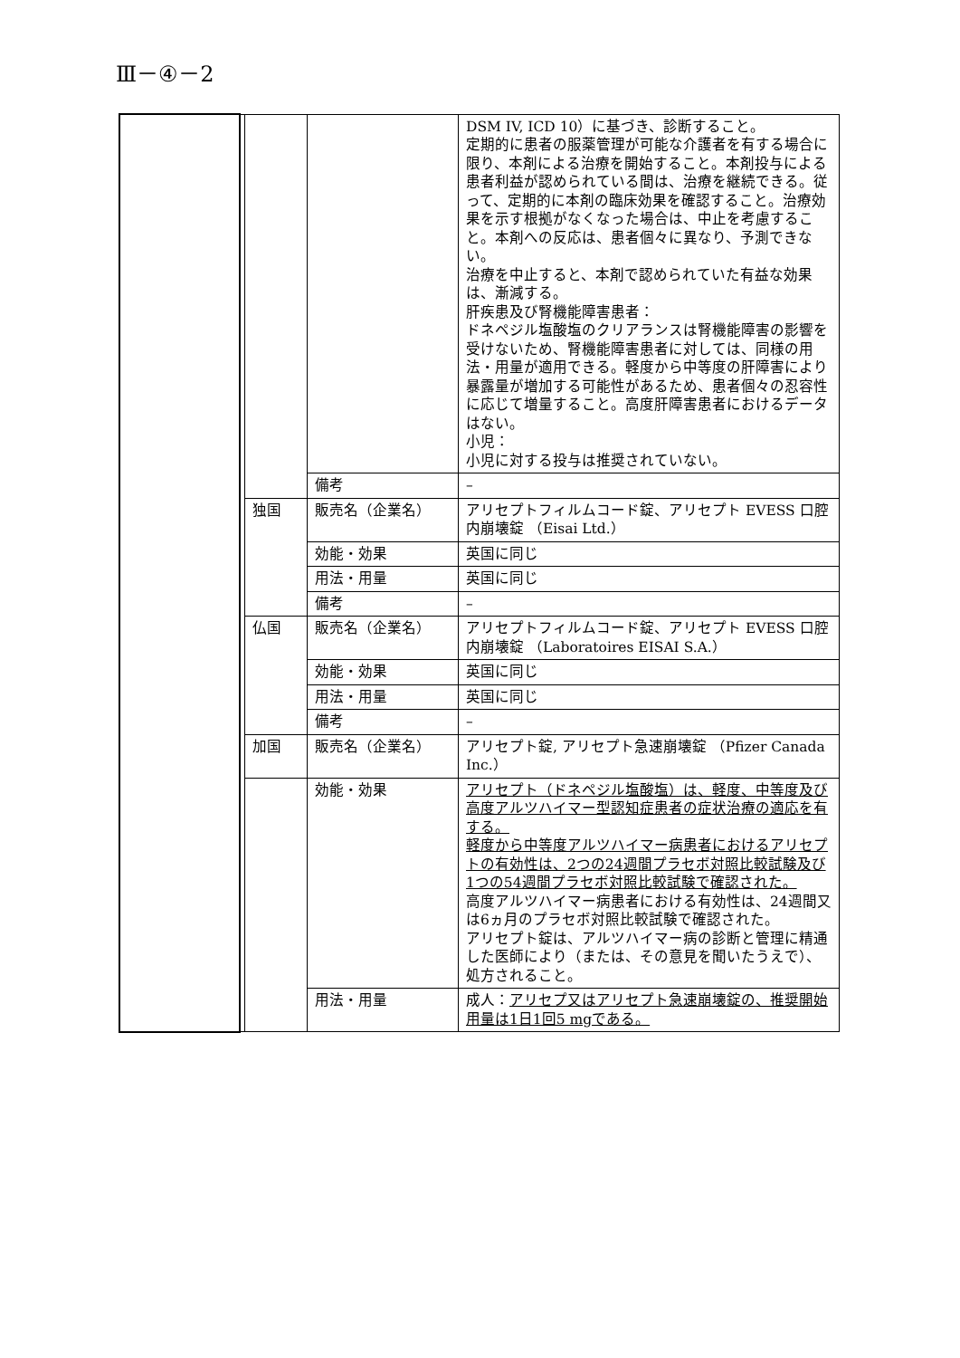Ⅲ－④－2
| | | | | DSM IV, ICD 10）に基づき、診断すること。 定期的に患者の服薬管理が可能な介護者を有する場合に限り、本剤による治療を開始すること。本剤投与による患者利益が認められている間は、治療を継続できる。従って、定期的に本剤の臨床効果を確認すること。治療効果を示す根拠がなくなった場合は、中止を考慮すること。本剤への反応は、患者個々に異なり、予測できない。 治療を中止すると、本剤で認められていた有益な効果は、漸減する。 肝疾患及び腎機能障害患者： ドネペジル塩酸塩のクリアランスは腎機能障害の影響を受けないため、腎機能障害患者に対しては、同様の用法・用量が適用できる。軽度から中等度の肝障害により暴露量が増加する可能性があるため、患者個々の忍容性に応じて増量すること。高度肝障害患者におけるデータはない。 小児： 小児に対する投与は推奨されていない。 |
| | | | 備考 | – |
| | | 独国 | 販売名（企業名） | アリセプトフィルムコード錠、アリセプト EVESS 口腔内崩壊錠 （Eisai Ltd.） |
| | | | 効能・効果 | 英国に同じ |
| | | | 用法・用量 | 英国に同じ |
| | | | 備考 | – |
| | | 仏国 | 販売名（企業名） | アリセプトフィルムコード錠、アリセプト EVESS 口腔内崩壊錠 （Laboratoires EISAI S.A.） |
| | | | 効能・効果 | 英国に同じ |
| | | | 用法・用量 | 英国に同じ |
| | | | 備考 | – |
| | | 加国 | 販売名（企業名） | アリセプト錠, アリセプト急速崩壊錠 （Pfizer Canada Inc.） |
| | | | 効能・効果 | アリセプト（ドネペジル塩酸塩）は、軽度、中等度及び高度アルツハイマー型認知症患者の症状治療の適応を有する。 軽度から中等度アルツハイマー病患者におけるアリセプトの有効性は、2つの24週間プラセボ対照比較試験及び1つの54週間プラセボ対照比較試験で確認された。 高度アルツハイマー病患者における有効性は、24週間又は6ヵ月のプラセボ対照比較試験で確認された。 アリセプト錠は、アルツハイマー病の診断と管理に精通した医師により（または、その意見を聞いたうえで）、処方されること。 |
| | | | 用法・用量 | 成人： アリセプ又はアリセプト急速崩壊錠の、推奨開始用量は1日1回5 mgである。 |